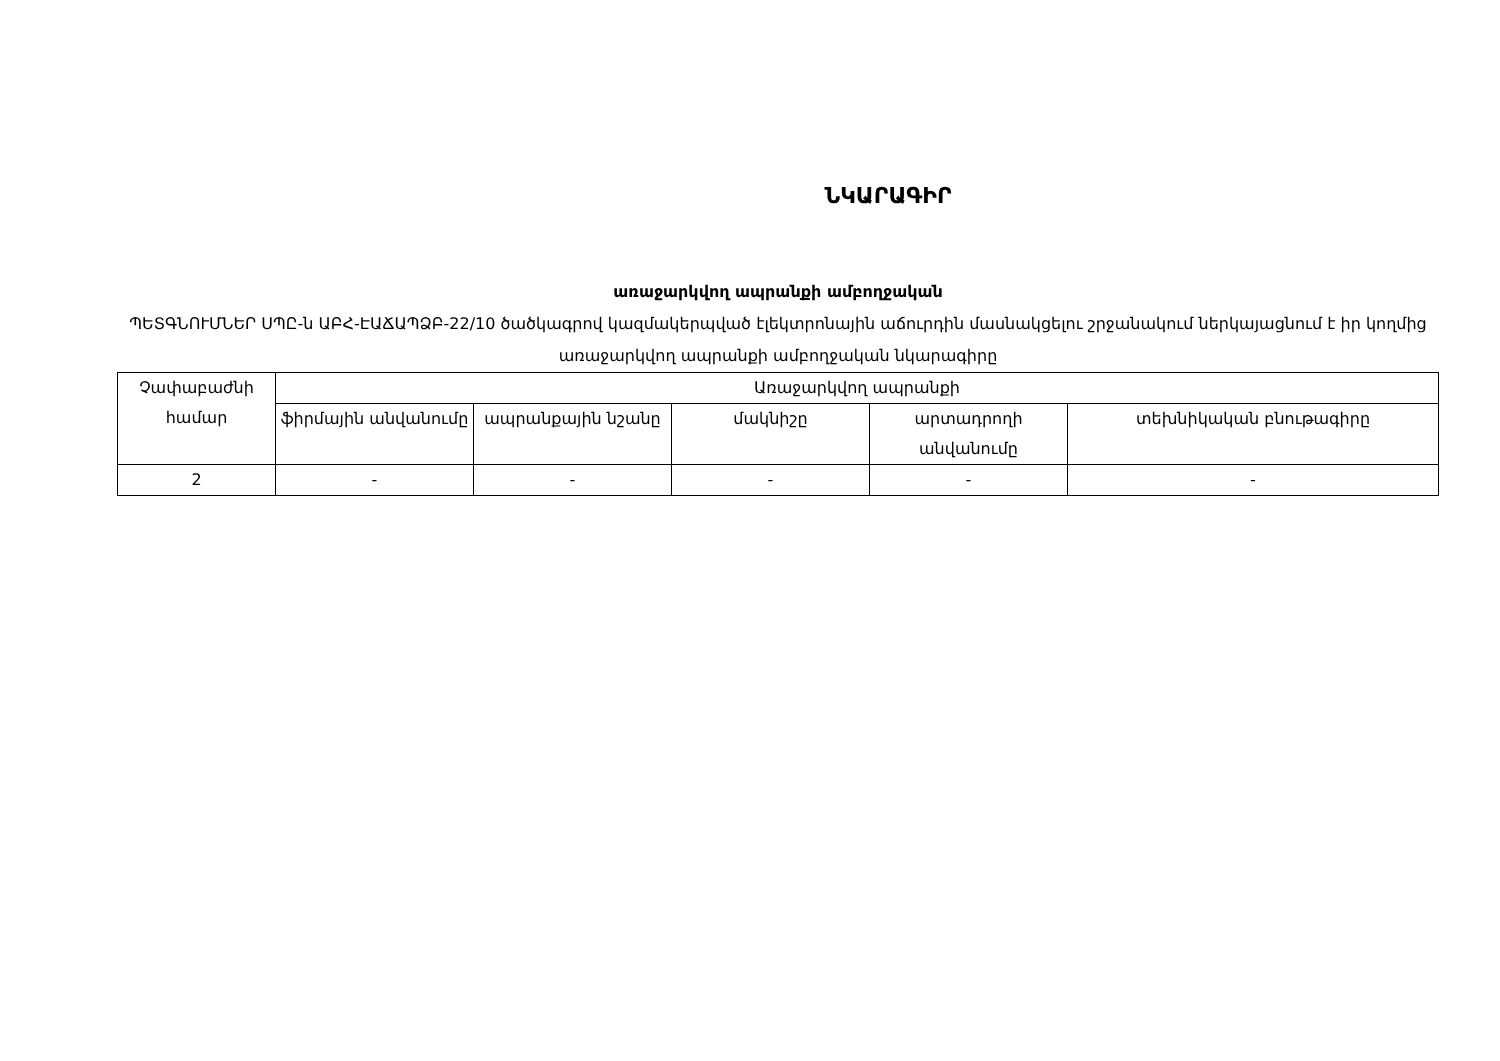ՆԿԱՐԱԳԻՐ
առաջարկվող ապրանքի ամբողջական
ՊԵՏԳՆՈՒՄՆԵՐ ՍՊԸ-ն ԱԲՀ-ԷԱՃԱՊՁԲ-22/10 ծածկագրով կազմակերպված էլեկտրոնային աճուրդին մասնակցելու շրջանակում ներկայացնում է իր կողմից առաջարկվող ապրանքի ամբողջական նկարագիրը
| Չափաբաժնի համար | Առաջարկվող ապրանքի | | | | |
| --- | --- | --- | --- | --- | --- |
| | ֆիրմային անվանումը | ապրանքային նշանը | մակնիշը | արտադրողի անվանումը | տեխնիկական բնութագիրը |
| 2 | - | - | - | - | - |